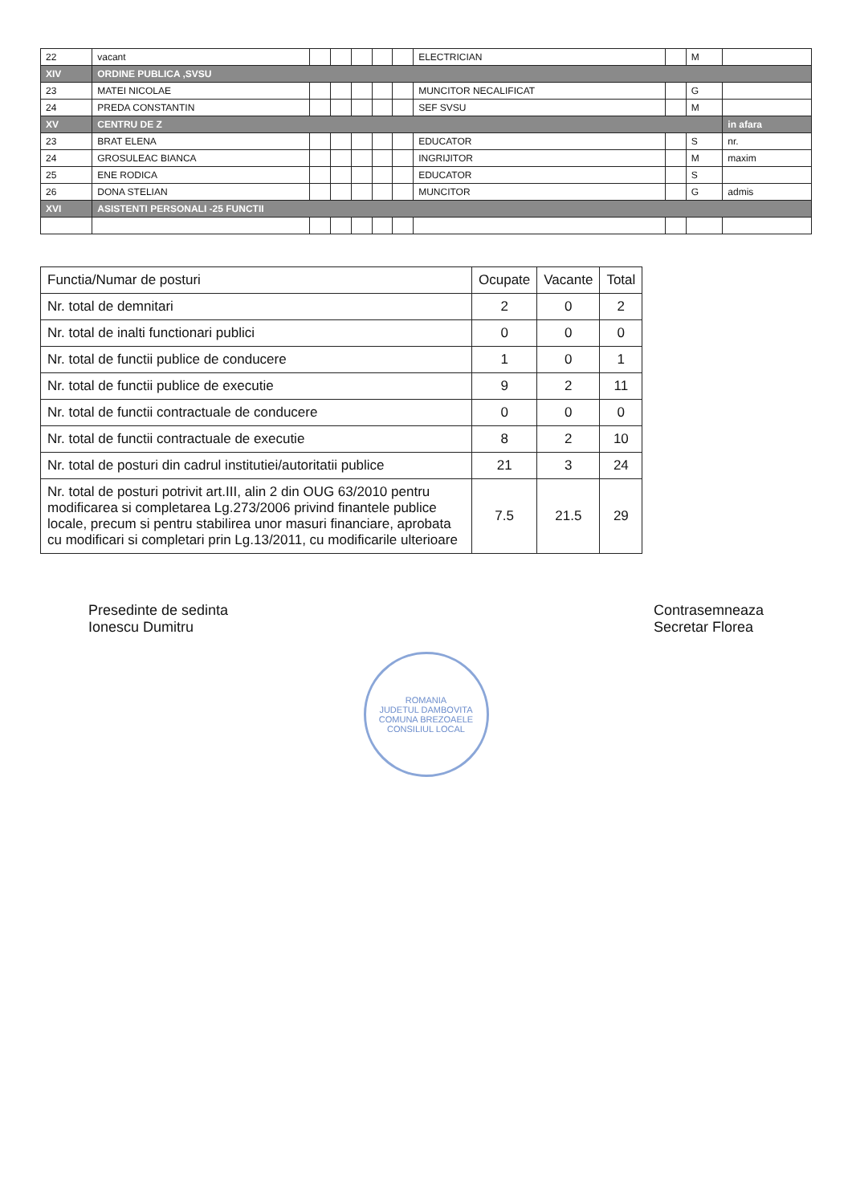| 22 | vacant | | | | | | ELECTRICIAN | | M | |
| XIV | ORDINE PUBLICA ,SVSU | | | | | | | | | |
| 23 | MATEI NICOLAE | | | | | | MUNCITOR NECALIFICAT | | G | |
| 24 | PREDA CONSTANTIN | | | | | | SEF SVSU | | M | |
| XV | CENTRU DE Z | | | | | | | | | in afara |
| 23 | BRAT ELENA | | | | | | EDUCATOR | | S | nr. |
| 24 | GROSULEAC BIANCA | | | | | | INGRIJITOR | | M | maxim |
| 25 | ENE RODICA | | | | | | EDUCATOR | | S | |
| 26 | DONA STELIAN | | | | | | MUNCITOR | | G | admis |
| XVI | ASISTENTI PERSONALI -25 FUNCTII | | | | | | | | | |
| Functia/Numar de posturi | Ocupate | Vacante | Total |
| --- | --- | --- | --- |
| Nr. total de demnitari | 2 | 0 | 2 |
| Nr. total de inalti functionari publici | 0 | 0 | 0 |
| Nr. total de functii publice de conducere | 1 | 0 | 1 |
| Nr. total de functii publice de executie | 9 | 2 | 11 |
| Nr. total de functii contractuale de conducere | 0 | 0 | 0 |
| Nr. total de functii contractuale de executie | 8 | 2 | 10 |
| Nr. total de posturi din cadrul institutiei/autoritatii publice | 21 | 3 | 24 |
| Nr. total de posturi potrivit art.III, alin 2 din OUG 63/2010 pentru modificarea si completarea Lg.273/2006 privind finantele publice locale, precum si pentru stabilirea unor masuri financiare, aprobata cu modificari si completari prin Lg.13/2011, cu modificarile ulterioare | 7.5 | 21.5 | 29 |
Presedinte de sedinta
Ionescu Dumitru
Contrasemneaza
Secretar Florea
ROMANIA
JUDETUL DAMBOVITA
COMUNA BREZOAELE
CONSILIUL LOCAL